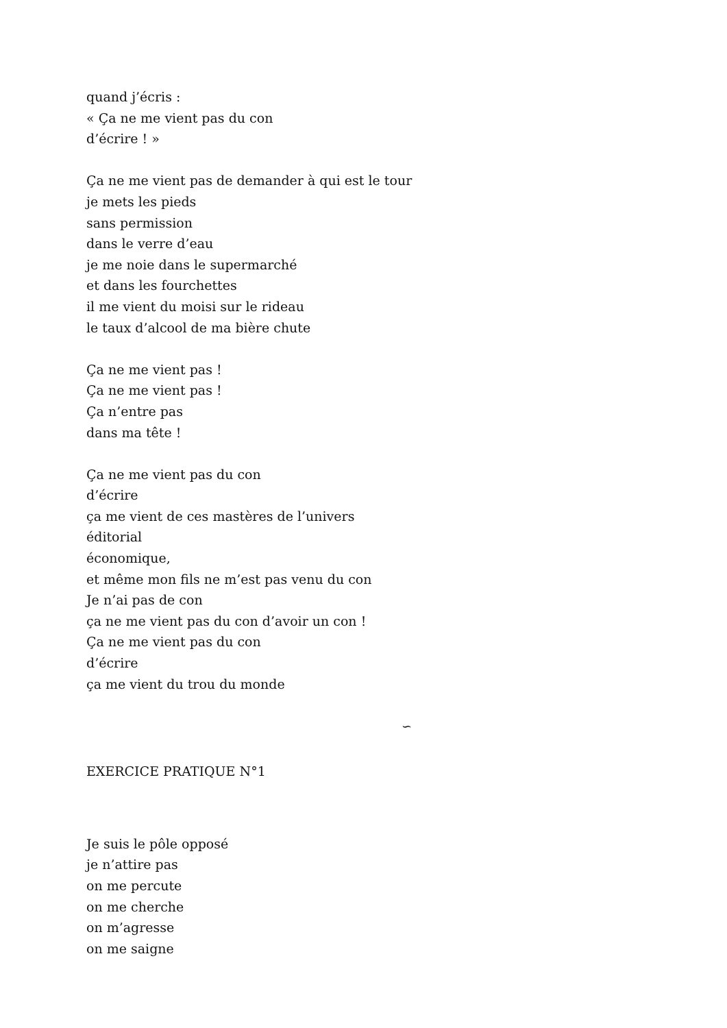quand j’écris :
« Ça ne me vient pas du con
d’écrire ! »
Ça ne me vient pas de demander à qui est le tour
je mets les pieds
sans permission
dans le verre d’eau
je me noie dans le supermarché
et dans les fourchettes
il me vient du moisi sur le rideau
le taux d’alcool de ma bière chute
Ça ne me vient pas !
Ça ne me vient pas !
Ça n’entre pas
dans ma tête !
Ça ne me vient pas du con
d’écrire
ça me vient de ces mastères de l’univers
éditorial
économique,
et même mon fils ne m’est pas venu du con
Je n’ai pas de con
ça ne me vient pas du con d’avoir un con !
Ça ne me vient pas du con
d’écrire
ça me vient du trou du monde
∽
EXERCICE PRATIQUE N°1
Je suis le pôle opposé
je n’attire pas
on me percute
on me cherche
on m’agresse
on me saigne